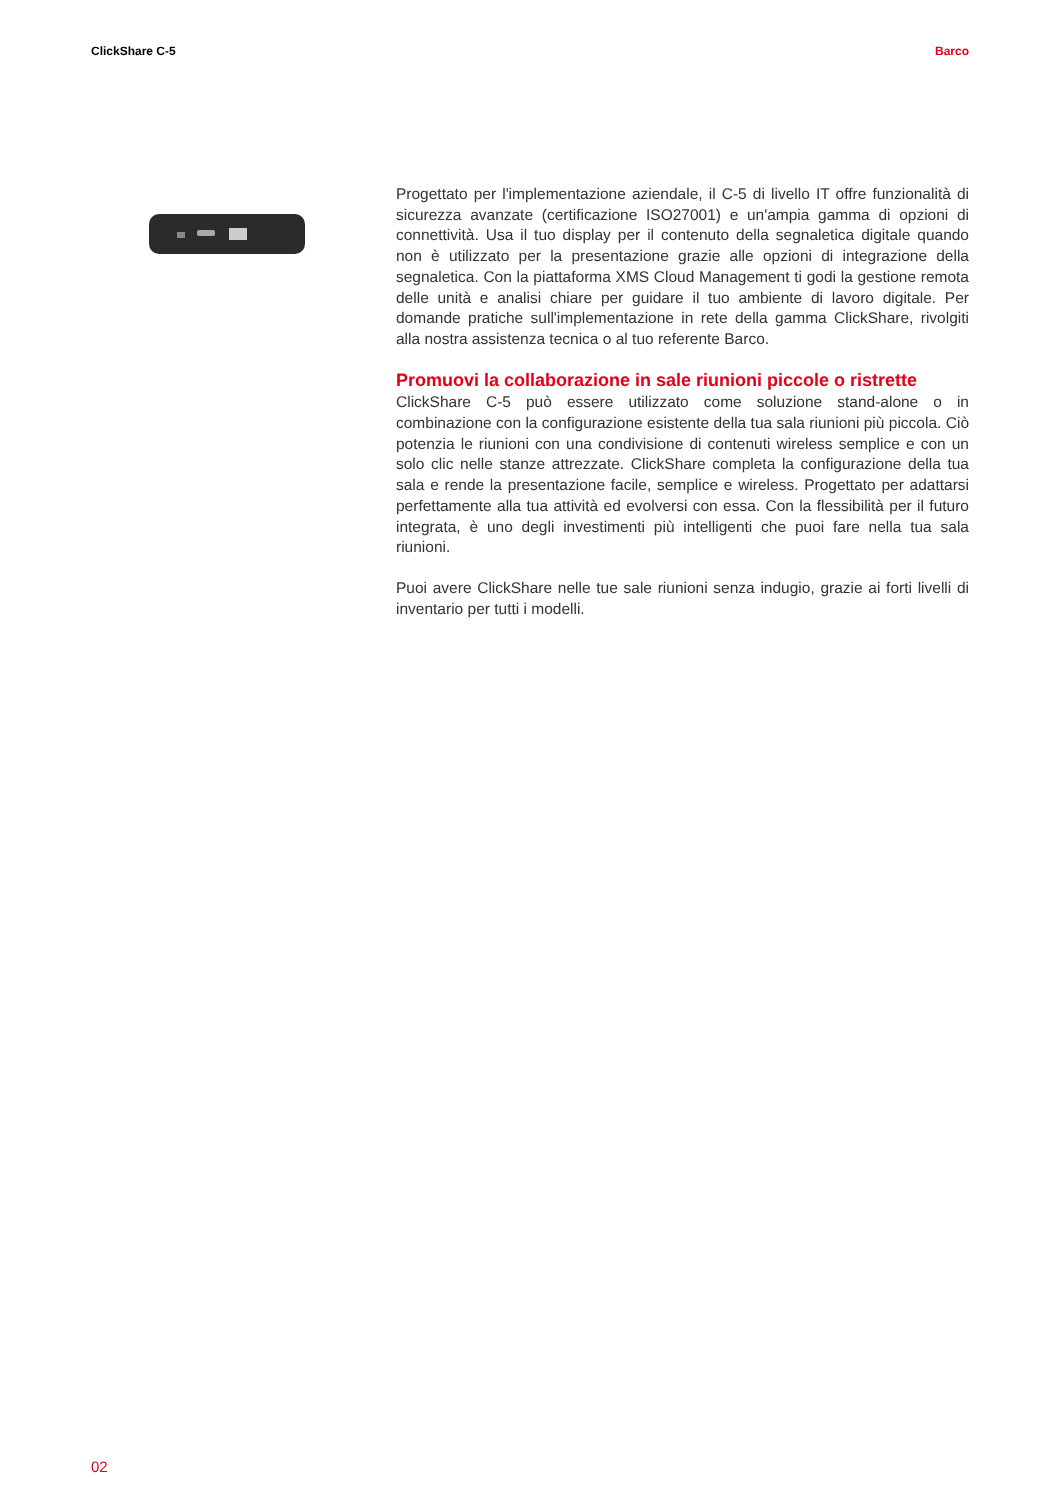ClickShare C-5 Barco
Progettato per l'implementazione aziendale, il C-5 di livello IT offre funzionalità di sicurezza avanzate (certificazione ISO27001) e un'ampia gamma di opzioni di connettività. Usa il tuo display per il contenuto della segnaletica digitale quando non è utilizzato per la presentazione grazie alle opzioni di integrazione della segnaletica. Con la piattaforma XMS Cloud Management ti godi la gestione remota delle unità e analisi chiare per guidare il tuo ambiente di lavoro digitale. Per domande pratiche sull'implementazione in rete della gamma ClickShare, rivolgiti alla nostra assistenza tecnica o al tuo referente Barco.
Promuovi la collaborazione in sale riunioni piccole o ristrette
ClickShare C-5 può essere utilizzato come soluzione stand-alone o in combinazione con la configurazione esistente della tua sala riunioni più piccola. Ciò potenzia le riunioni con una condivisione di contenuti wireless semplice e con un solo clic nelle stanze attrezzate. ClickShare completa la configurazione della tua sala e rende la presentazione facile, semplice e wireless. Progettato per adattarsi perfettamente alla tua attività ed evolversi con essa. Con la flessibilità per il futuro integrata, è uno degli investimenti più intelligenti che puoi fare nella tua sala riunioni.
Puoi avere ClickShare nelle tue sale riunioni senza indugio, grazie ai forti livelli di inventario per tutti i modelli.
02